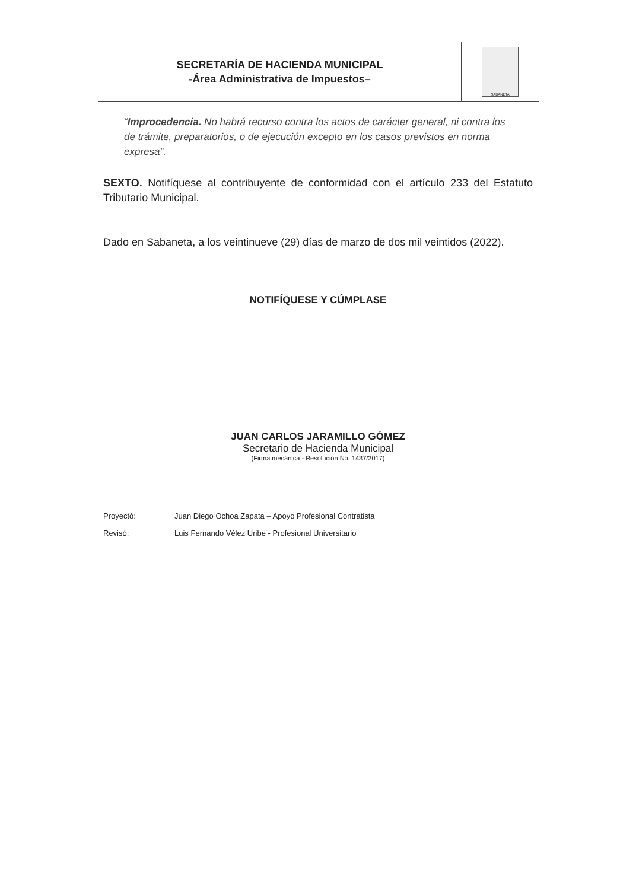SECRETARÍA DE HACIENDA MUNICIPAL
-Área Administrativa de Impuestos–
SABANETA
“Improcedencia. No habrá recurso contra los actos de carácter general, ni contra los de trámite, preparatorios, o de ejecución excepto en los casos previstos en norma expresa”.
SEXTO. Notifíquese al contribuyente de conformidad con el artículo 233 del Estatuto Tributario Municipal.
Dado en Sabaneta, a los veintinueve (29) días de marzo de dos mil veintidos (2022).
NOTIFÍQUESE Y CÚMPLASE
JUAN CARLOS JARAMILLO GÓMEZ
Secretario de Hacienda Municipal
(Firma mecánica - Resolución No. 1437/2017)
Proyectó: Juan Diego Ochoa Zapata – Apoyo Profesional Contratista
Revisó: Luis Fernando Vélez Uribe - Profesional Universitario